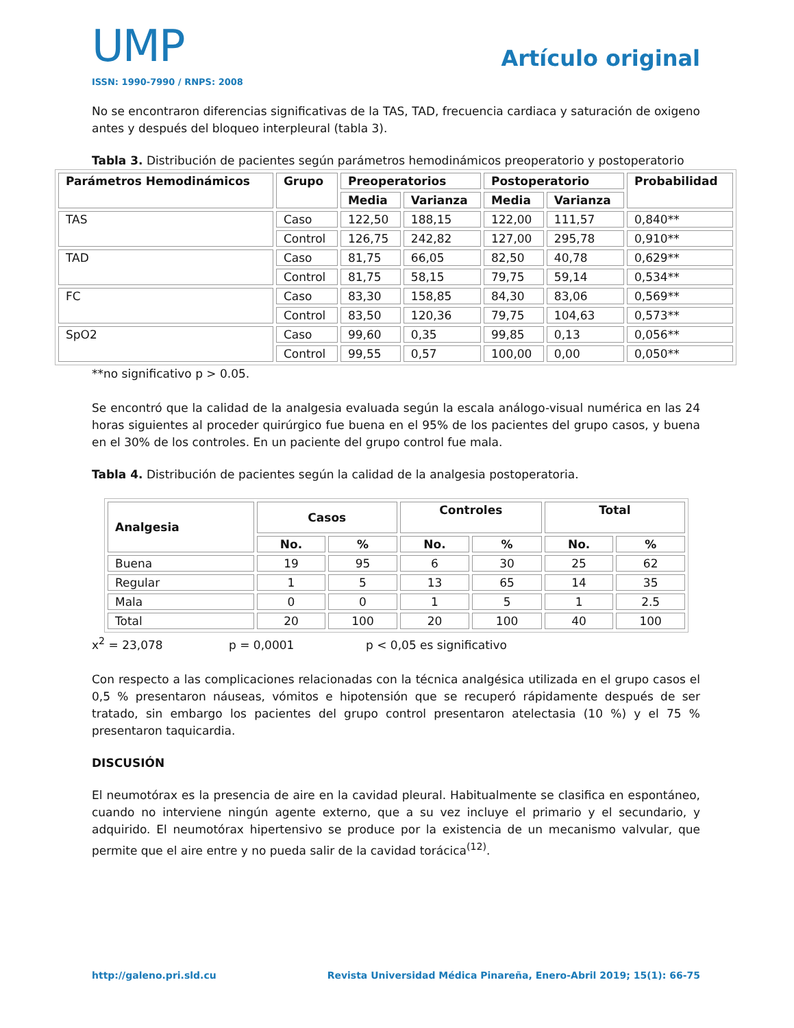UMP
ISSN: 1990-7990 / RNPS: 2008
Artículo original
No se encontraron diferencias significativas de la TAS, TAD, frecuencia cardiaca y saturación de oxigeno antes y después del bloqueo interpleural (tabla 3).
Tabla 3. Distribución de pacientes según parámetros hemodinámicos preoperatorio y postoperatorio
| Parámetros Hemodinámicos | Grupo | Preoperatorios | | Postoperatorio | | Probabilidad |
| --- | --- | --- | --- | --- | --- | --- |
| | | Media | Varianza | Media | Varianza | |
| TAS | Caso | 122,50 | 188,15 | 122,00 | 111,57 | 0,840** |
| | Control | 126,75 | 242,82 | 127,00 | 295,78 | 0,910** |
| TAD | Caso | 81,75 | 66,05 | 82,50 | 40,78 | 0,629** |
| | Control | 81,75 | 58,15 | 79,75 | 59,14 | 0,534** |
| FC | Caso | 83,30 | 158,85 | 84,30 | 83,06 | 0,569** |
| | Control | 83,50 | 120,36 | 79,75 | 104,63 | 0,573** |
| SpO2 | Caso | 99,60 | 0,35 | 99,85 | 0,13 | 0,056** |
| | Control | 99,55 | 0,57 | 100,00 | 0,00 | 0,050** |
**no significativo p > 0.05.
Se encontró que la calidad de la analgesia evaluada según la escala análogo-visual numérica en las 24 horas siguientes al proceder quirúrgico fue buena en el 95% de los pacientes del grupo casos, y buena en el 30% de los controles. En un paciente del grupo control fue mala.
Tabla 4. Distribución de pacientes según la calidad de la analgesia postoperatoria.
| Analgesia | Casos | | Controles | | Total | |
| --- | --- | --- | --- | --- | --- | --- |
| | No. | % | No. | % | No. | % |
| Buena | 19 | 95 | 6 | 30 | 25 | 62 |
| Regular | 1 | 5 | 13 | 65 | 14 | 35 |
| Mala | 0 | 0 | 1 | 5 | 1 | 2.5 |
| Total | 20 | 100 | 20 | 100 | 40 | 100 |
x<sup>2</sup> = 23,078 p = 0,0001 p < 0,05 es significativo
Con respecto a las complicaciones relacionadas con la técnica analgésica utilizada en el grupo casos el 0,5 % presentaron náuseas, vómitos e hipotensión que se recuperó rápidamente después de ser tratado, sin embargo los pacientes del grupo control presentaron atelectasia (10 %) y el 75 % presentaron taquicardia.
DISCUSIÓN
El neumotórax es la presencia de aire en la cavidad pleural. Habitualmente se clasifica en espontáneo, cuando no interviene ningún agente externo, que a su vez incluye el primario y el secundario, y adquirido. El neumotórax hipertensivo se produce por la existencia de un mecanismo valvular, que permite que el aire entre y no pueda salir de la cavidad torácica<sup>(12)</sup>.
http://galeno.pri.sld.cu Revista Universidad Médica Pinareña, Enero-Abril 2019; 15(1): 66-75